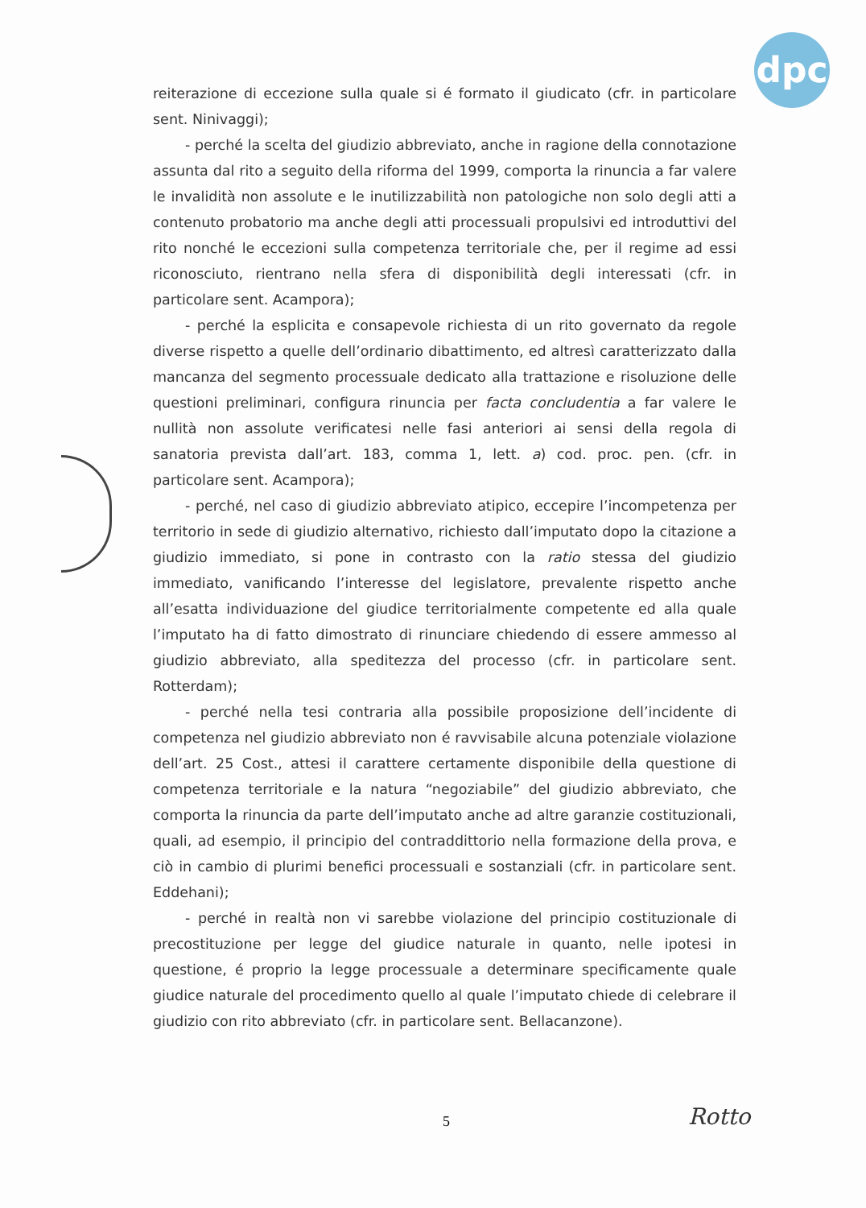dpc
reiterazione di eccezione sulla quale si é formato il giudicato (cfr. in particolare sent. Ninivaggi);
- perché la scelta del giudizio abbreviato, anche in ragione della connotazione assunta dal rito a seguito della riforma del 1999, comporta la rinuncia a far valere le invalidità non assolute e le inutilizzabilità non patologiche non solo degli atti a contenuto probatorio ma anche degli atti processuali propulsivi ed introduttivi del rito nonché le eccezioni sulla competenza territoriale che, per il regime ad essi riconosciuto, rientrano nella sfera di disponibilità degli interessati (cfr. in particolare sent. Acampora);
- perché la esplicita e consapevole richiesta di un rito governato da regole diverse rispetto a quelle dell’ordinario dibattimento, ed altresì caratterizzato dalla mancanza del segmento processuale dedicato alla trattazione e risoluzione delle questioni preliminari, configura rinuncia per facta concludentia a far valere le nullità non assolute verificatesi nelle fasi anteriori ai sensi della regola di sanatoria prevista dall’art. 183, comma 1, lett. a) cod. proc. pen. (cfr. in particolare sent. Acampora);
- perché, nel caso di giudizio abbreviato atipico, eccepire l’incompetenza per territorio in sede di giudizio alternativo, richiesto dall’imputato dopo la citazione a giudizio immediato, si pone in contrasto con la ratio stessa del giudizio immediato, vanificando l’interesse del legislatore, prevalente rispetto anche all’esatta individuazione del giudice territorialmente competente ed alla quale l’imputato ha di fatto dimostrato di rinunciare chiedendo di essere ammesso al giudizio abbreviato, alla speditezza del processo (cfr. in particolare sent. Rotterdam);
- perché nella tesi contraria alla possibile proposizione dell’incidente di competenza nel giudizio abbreviato non é ravvisabile alcuna potenziale violazione dell’art. 25 Cost., attesi il carattere certamente disponibile della questione di competenza territoriale e la natura “negoziabile” del giudizio abbreviato, che comporta la rinuncia da parte dell’imputato anche ad altre garanzie costituzionali, quali, ad esempio, il principio del contraddittorio nella formazione della prova, e ciò in cambio di plurimi benefici processuali e sostanziali (cfr. in particolare sent. Eddehani);
- perché in realtà non vi sarebbe violazione del principio costituzionale di precostituzione per legge del giudice naturale in quanto, nelle ipotesi in questione, é proprio la legge processuale a determinare specificamente quale giudice naturale del procedimento quello al quale l’imputato chiede di celebrare il giudizio con rito abbreviato (cfr. in particolare sent. Bellacanzone).
5 Rotto